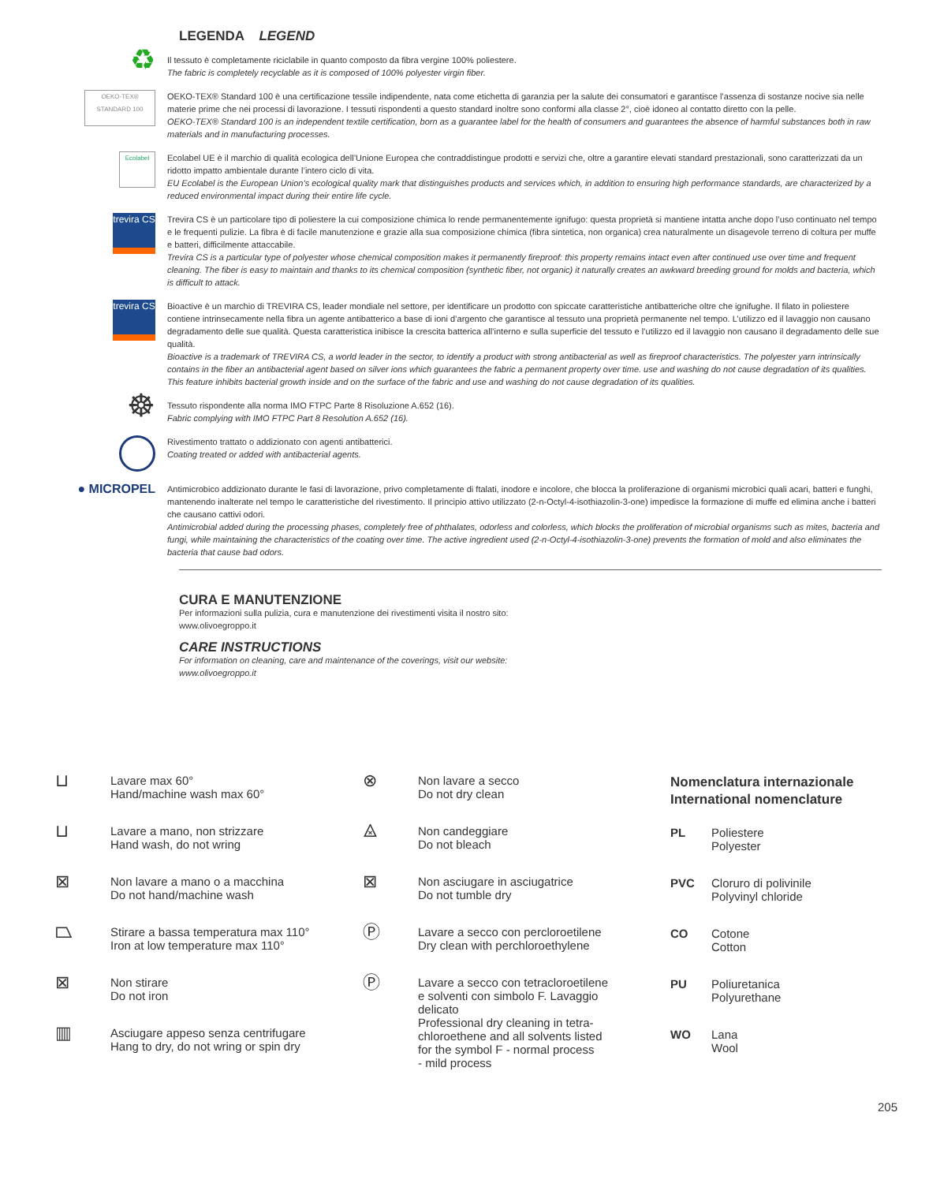LEGENDA LEGEND
♻
Il tessuto è completamente riciclabile in quanto composto da fibra vergine 100% poliestere.
The fabric is completely recyclable as it is composed of 100% polyester virgin fiber.
OEKO-TEX®
STANDARD 100
OEKO-TEX® Standard 100 è una certificazione tessile indipendente, nata come etichetta di garanzia per la salute dei consumatori e garantisce l’assenza di sostanze nocive sia nelle materie prime che nei processi di lavorazione. I tessuti rispondenti a questo standard inoltre sono conformi alla classe 2°, cioè idoneo al contatto diretto con la pelle.
OEKO-TEX® Standard 100 is an independent textile certification, born as a guarantee label for the health of consumers and guarantees the absence of harmful substances both in raw materials and in manufacturing processes.
Ecolabel
Ecolabel UE è il marchio di qualità ecologica dell’Unione Europea che contraddistingue prodotti e servizi che, oltre a garantire elevati standard prestazionali, sono caratterizzati da un ridotto impatto ambientale durante l’intero ciclo di vita.
EU Ecolabel is the European Union’s ecological quality mark that distinguishes products and services which, in addition to ensuring high performance standards, are characterized by a reduced environmental impact during their entire life cycle.
trevira CS
Trevira CS è un particolare tipo di poliestere la cui composizione chimica lo rende permanentemente ignifugo: questa proprietà si mantiene intatta anche dopo l’uso continuato nel tempo e le frequenti pulizie. La fibra è di facile manutenzione e grazie alla sua composizione chimica (fibra sintetica, non organica) crea naturalmente un disagevole terreno di coltura per muffe e batteri, difficilmente attaccabile.
Trevira CS is a particular type of polyester whose chemical composition makes it permanently fireproof: this property remains intact even after continued use over time and frequent cleaning. The fiber is easy to maintain and thanks to its chemical composition (synthetic fiber, not organic) it naturally creates an awkward breeding ground for molds and bacteria, which is difficult to attack.
trevira CS
Bioactive è un marchio di TREVIRA CS, leader mondiale nel settore, per identificare un prodotto con spiccate caratteristiche antibatteriche oltre che ignifughe. Il filato in poliestere contiene intrinsecamente nella fibra un agente antibatterico a base di ioni d’argento che garantisce al tessuto una proprietà permanente nel tempo. L’utilizzo ed il lavaggio non causano degradamento delle sue qualità. Questa caratteristica inibisce la crescita batterica all’interno e sulla superficie del tessuto e l’utilizzo ed il lavaggio non causano il degradamento delle sue qualità.
Bioactive is a trademark of TREVIRA CS, a world leader in the sector, to identify a product with strong antibacterial as well as fireproof characteristics. The polyester yarn intrinsically contains in the fiber an antibacterial agent based on silver ions which guarantees the fabric a permanent property over time. use and washing do not cause degradation of its qualities. This feature inhibits bacterial growth inside and on the surface of the fabric and use and washing do not cause degradation of its qualities.
☸
Tessuto rispondente alla norma IMO FTPC Parte 8 Risoluzione A.652 (16).
Fabric complying with IMO FTPC Part 8 Resolution A.652 (16).
Rivestimento trattato o addizionato con agenti antibatterici.
Coating treated or added with antibacterial agents.
● MICROPEL
Antimicrobico addizionato durante le fasi di lavorazione, privo completamente di ftalati, inodore e incolore, che blocca la proliferazione di organismi microbici quali acari, batteri e funghi, mantenendo inalterate nel tempo le caratteristiche del rivestimento. Il principio attivo utilizzato (2-n-Octyl-4-isothiazolin-3-one) impedisce la formazione di muffe ed elimina anche i batteri che causano cattivi odori.
Antimicrobial added during the processing phases, completely free of phthalates, odorless and colorless, which blocks the proliferation of microbial organisms such as mites, bacteria and fungi, while maintaining the characteristics of the coating over time. The active ingredient used (2-n-Octyl-4-isothiazolin-3-one) prevents the formation of mold and also eliminates the bacteria that cause bad odors.
CURA E MANUTENZIONE
Per informazioni sulla pulizia, cura e manutenzione dei rivestimenti visita il nostro sito:
www.olivoegroppo.it
CARE INSTRUCTIONS
For information on cleaning, care and maintenance of the coverings, visit our website:
www.olivoegroppo.it
⊔
Lavare max 60°
Hand/machine wash max 60°
⊔
Lavare a mano, non strizzare
Hand wash, do not wring
⊠
Non lavare a mano o a macchina
Do not hand/machine wash
⏢
Stirare a bassa temperatura max 110°
Iron at low temperature max 110°
⊠
Non stirare
Do not iron
▥
Asciugare appeso senza centrifugare
Hang to dry, do not wring or spin dry
⊗
Non lavare a secco
Do not dry clean
⨻
Non candeggiare
Do not bleach
⊠
Non asciugare in asciugatrice
Do not tumble dry
Ⓟ
Lavare a secco con percloroetilene
Dry clean with perchloroethylene
Ⓟ
Lavare a secco con tetracloroetilene
e solventi con simbolo F. Lavaggio
delicato
Professional dry cleaning in tetra-
chloroethene and all solvents listed
for the symbol F - normal process
- mild process
Nomenclatura internazionale
International nomenclature
PL Poliestere
Polyester
PVC Cloruro di polivinile
Polyvinyl chloride
CO Cotone
Cotton
PU Poliuretanica
Polyurethane
WO Lana
Wool
205